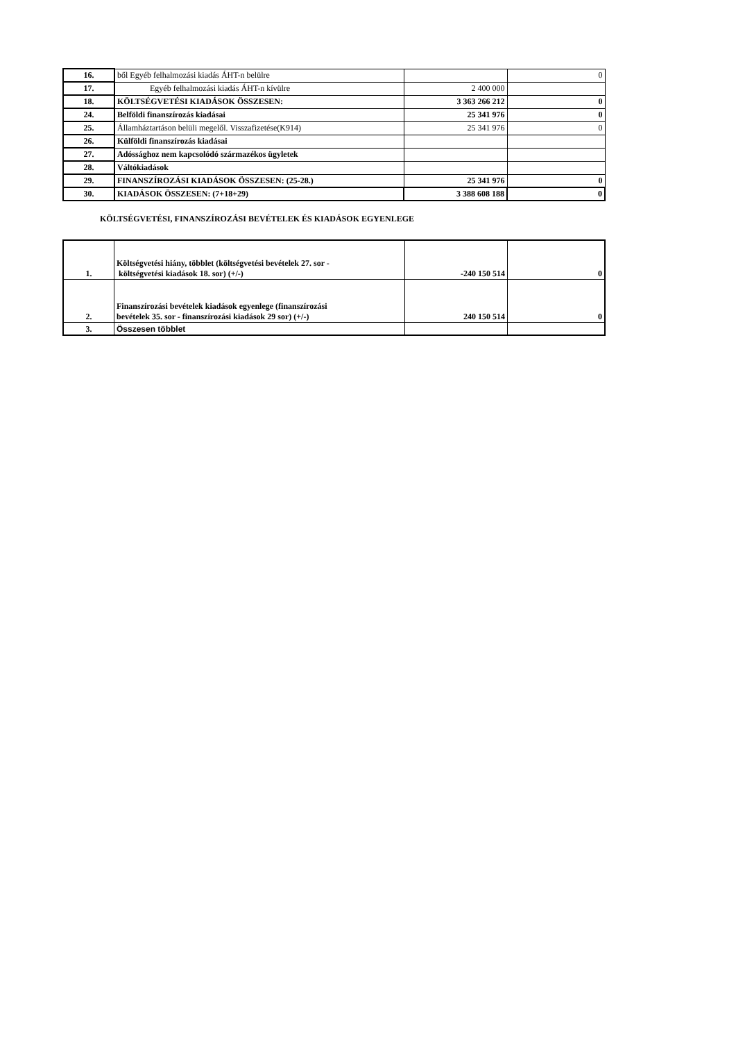| 16. | ből Egyéb felhalmozási kiadás ÁHT-n belülre | | 0 |
| 17. | Egyéb felhalmozási kiadás ÁHT-n kívülre | 2 400 000 | |
| 18. | KÖLTSÉGVETÉSI KIADÁSOK ÖSSZESEN: | 3 363 266 212 | 0 |
| 24. | Belföldi finanszírozás kiadásai | 25 341 976 | 0 |
| 25. | Államháztartáson belüli megelől. Visszafizetése(K914) | 25 341 976 | 0 |
| 26. | Külföldi finanszírozás kiadásai | | |
| 27. | Adóssághoz nem kapcsolódó származékos ügyletek | | |
| 28. | Váltókiadások | | |
| 29. | FINANSZÍROZÁSI KIADÁSOK ÖSSZESEN: (25-28.) | 25 341 976 | 0 |
| 30. | KIADÁSOK ÖSSZESEN: (7+18+29) | 3 388 608 188 | 0 |
KÖLTSÉGVETÉSI, FINANSZÍROZÁSI BEVÉTELEK ÉS KIADÁSOK EGYENLEGE
| 1. | Költségvetési hiány, többlet (költségvetési bevételek 27. sor - költségvetési kiadások 18. sor) (+/-) | -240 150 514 | 0 |
| 2. | Finanszírozási bevételek kiadások egyenlege (finanszírozási bevételek 35. sor - finanszírozási kiadások 29 sor) (+/-) | 240 150 514 | 0 |
| 3. | Összesen többlet | | |